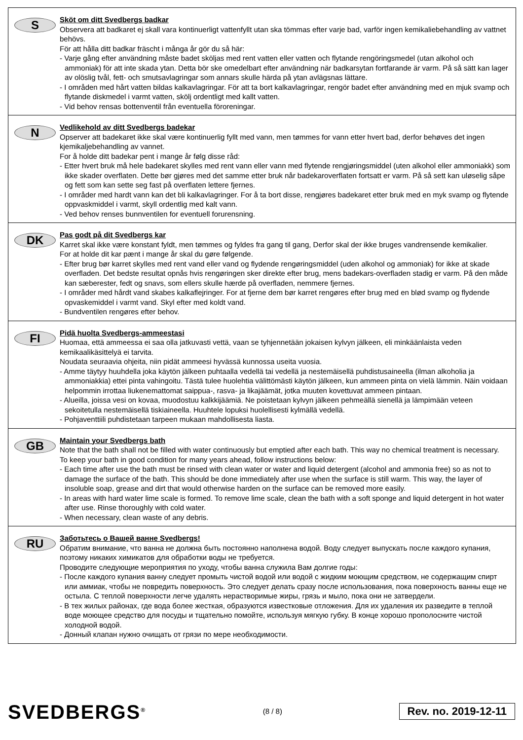S
Sköt om ditt Svedbergs badkar
Observera att badkaret ej skall vara kontinuerligt vattenfyllt utan ska tömmas efter varje bad, varför ingen kemikaliebehandling av vattnet behövs.
För att hålla ditt badkar fräscht i många år gör du så här:
- Varje gång efter användning måste badet sköljas med rent vatten eller vatten och flytande rengöringsmedel (utan alkohol och ammoniak) för att inte skada ytan. Detta bör ske omedelbart efter användning när badkarsytan fortfarande är varm. På så sätt kan lager av olöslig tvål, fett- och smutsavlagringar som annars skulle härda på ytan avlägsnas lättare.
- I områden med hårt vatten bildas kalkavlagringar. För att ta bort kalkavlagringar, rengör badet efter användning med en mjuk svamp och flytande diskmedel i varmt vatten, skölj ordentligt med kallt vatten.
- Vid behov rensas bottenventil från eventuella föroreningar.
N
Vedlikehold av ditt Svedbergs badekar
Opserver att badekaret ikke skal være kontinuerlig fyllt med vann, men tømmes for vann etter hvert bad, derfor behøves det ingen kjemikaljebehandling av vannet.
For å holde ditt badekar pent i mange år følg disse råd:
- Etter hvert bruk må hele badekaret skylles med rent vann eller vann med flytende rengjøringsmiddel (uten alkohol eller ammoniakk) som ikke skader overflaten. Dette bør gjøres med det samme etter bruk når badekaroverflaten fortsatt er varm. På så sett kan uløselig såpe og fett som kan sette seg fast på overflaten lettere fjernes.
- I områder med hardt vann kan det bli kalkavlagringer. For å ta bort disse, rengjøres badekaret etter bruk med en myk svamp og flytende oppvaskmiddel i varmt, skyll ordentlig med kalt vann.
- Ved behov renses bunnventilen for eventuell forurensning.
DK
Pas godt på dit Svedbergs kar
Karret skal ikke være konstant fyldt, men tømmes og fyldes fra gang til gang, Derfor skal der ikke bruges vandrensende kemikalier.
For at holde dit kar pænt i mange år skal du gøre følgende.
- Efter brug bør karret skylles med rent vand eller vand og flydende rengøringsmiddel (uden alkohol og ammoniak) for ikke at skade overfladen. Det bedste resultat opnås hvis rengøringen sker direkte efter brug, mens badekars-overfladen stadig er varm. På den måde kan sæberester, fedt og snavs, som ellers skulle hærde på overfladen, nemmere fjernes.
- I områder med hårdt vand skabes kalkaflejringer. For at fjerne dem bør karret rengøres efter brug med en blød svamp og flydende opvaskemiddel i varmt vand. Skyl efter med koldt vand.
- Bundventilen rengøres efter behov.
FI
Pidä huolta Svedbergs-ammeestasi
Huomaa, että ammeessa ei saa olla jatkuvasti vettä, vaan se tyhjennetään jokaisen kylvyn jälkeen, eli minkäänlaista veden kemikaalikäsittelyä ei tarvita.
Noudata seuraavia ohjeita, niin pidät ammeesi hyvässä kunnossa useita vuosia.
- Amme täytyy huuhdella joka käytön jälkeen puhtaalla vedellä tai vedellä ja nestemäisellä puhdistusaineella (ilman alkoholia ja ammoniakkia) ettei pinta vahingoitu. Tästä tulee huolehtia välittömästi käytön jälkeen, kun ammeen pinta on vielä lämmin. Näin voidaan helpommin irrottaa liukenemattomat saippua-, rasva- ja likajäämät, jotka muuten kovettuvat ammeen pintaan.
- Alueilla, joissa vesi on kovaa, muodostuu kalkkijäämiä. Ne poistetaan kylvyn jälkeen pehmeällä sienellä ja lämpimään veteen sekoitetulla nestemäisellä tiskiaineella. Huuhtele lopuksi huolellisesti kylmällä vedellä.
- Pohjaventtiili puhdistetaan tarpeen mukaan mahdollisesta liasta.
GB
Maintain your Svedbergs bath
Note that the bath shall not be filled with water continuously but emptied after each bath. This way no chemical treatment is necessary.
To keep your bath in good condition for many years ahead, follow instructions below:
- Each time after use the bath must be rinsed with clean water or water and liquid detergent (alcohol and ammonia free) so as not to damage the surface of the bath. This should be done immediately after use when the surface is still warm. This way, the layer of insoluble soap, grease and dirt that would otherwise harden on the surface can be removed more easily.
- In areas with hard water lime scale is formed. To remove lime scale, clean the bath with a soft sponge and liquid detergent in hot water after use. Rinse thoroughly with cold water.
- When necessary, clean waste of any debris.
RU
Заботьтесь о Вашей ванне Svedbergs!
Обратим внимание, что ванна не должна быть постоянно наполнена водой. Воду следует выпускать после каждого купания, поэтому никаких химикатов для обработки воды не требуется.
Проводите следующие мероприятия по уходу, чтобы ванна служила Вам долгие годы:
- После каждого купания ванну следует промыть чистой водой или водой с жидким моющим средством, не содержащим спирт или аммиак, чтобы не повредить поверхность. Это следует делать сразу после использования, пока поверхность ванны еще не остыла. С теплой поверхности легче удалять нерастворимые жиры, грязь и мыло, пока они не затвердели.
- В тех жилых районах, где вода более жесткая, образуются известковые отложения. Для их удаления их разведите в теплой воде моющее средство для посуды и тщательно помойте, используя мягкую губку. В конце хорошо прополосните чистой холодной водой.
- Донный клапан нужно очищать от грязи по мере необходимости.
SVEDBERGS<sup>®</sup>
(8 / 8)
Rev. no. 2019-12-11